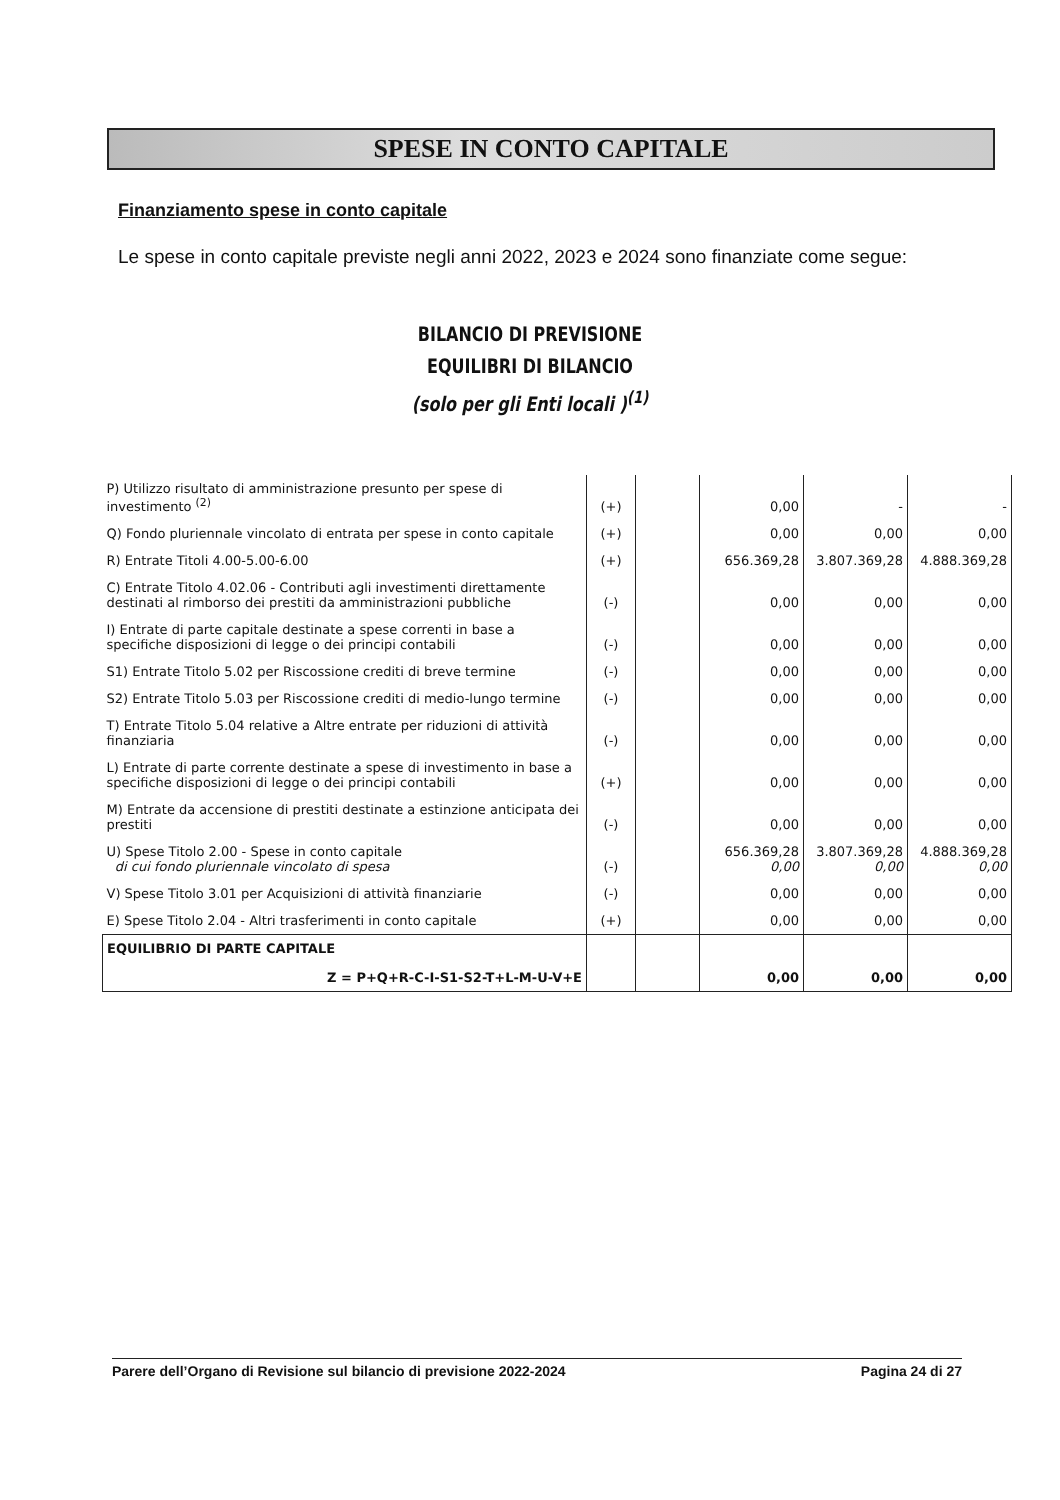SPESE IN CONTO CAPITALE
Finanziamento spese in conto capitale
Le spese in conto capitale previste negli anni 2022, 2023 e 2024 sono finanziate come segue:
BILANCIO DI PREVISIONE
EQUILIBRI DI BILANCIO
(solo per gli Enti locali )<sup>(1)</sup>
| P) Utilizzo risultato di amministrazione presunto per spese di investimento <sup>(2)</sup> | (+) | | 0,00 | - | - |
| Q) Fondo pluriennale vincolato di entrata per spese in conto capitale | (+) | | 0,00 | 0,00 | 0,00 |
| R) Entrate Titoli 4.00-5.00-6.00 | (+) | | 656.369,28 | 3.807.369,28 | 4.888.369,28 |
| C) Entrate Titolo 4.02.06 - Contributi agli investimenti direttamente destinati al rimborso dei prestiti da amministrazioni pubbliche | (-) | | 0,00 | 0,00 | 0,00 |
| I) Entrate di parte capitale destinate a spese correnti in base a specifiche disposizioni di legge o dei principi contabili | (-) | | 0,00 | 0,00 | 0,00 |
| S1) Entrate Titolo 5.02 per Riscossione crediti di breve termine | (-) | | 0,00 | 0,00 | 0,00 |
| S2) Entrate Titolo 5.03 per Riscossione crediti di medio-lungo termine | (-) | | 0,00 | 0,00 | 0,00 |
| T) Entrate Titolo 5.04 relative a Altre entrate per riduzioni di attività finanziaria | (-) | | 0,00 | 0,00 | 0,00 |
| L) Entrate di parte corrente destinate a spese di investimento in base a specifiche disposizioni di legge o dei principi contabili | (+) | | 0,00 | 0,00 | 0,00 |
| M) Entrate da accensione di prestiti destinate a estinzione anticipata dei prestiti | (-) | | 0,00 | 0,00 | 0,00 |
| U) Spese Titolo 2.00 - Spese in conto capitale di cui fondo pluriennale vincolato di spesa | (-) | | 656.369,28 0,00 | 3.807.369,28 0,00 | 4.888.369,28 0,00 |
| V) Spese Titolo 3.01 per Acquisizioni di attività finanziarie | (-) | | 0,00 | 0,00 | 0,00 |
| E) Spese Titolo 2.04 - Altri trasferimenti in conto capitale | (+) | | 0,00 | 0,00 | 0,00 |
| EQUILIBRIO DI PARTE CAPITALE Z = P+Q+R-C-I-S1-S2-T+L-M-U-V+E | | | 0,00 | 0,00 | 0,00 |
Parere dell’Organo di Revisione sul bilancio di previsione 2022-2024 Pagina 24 di 27